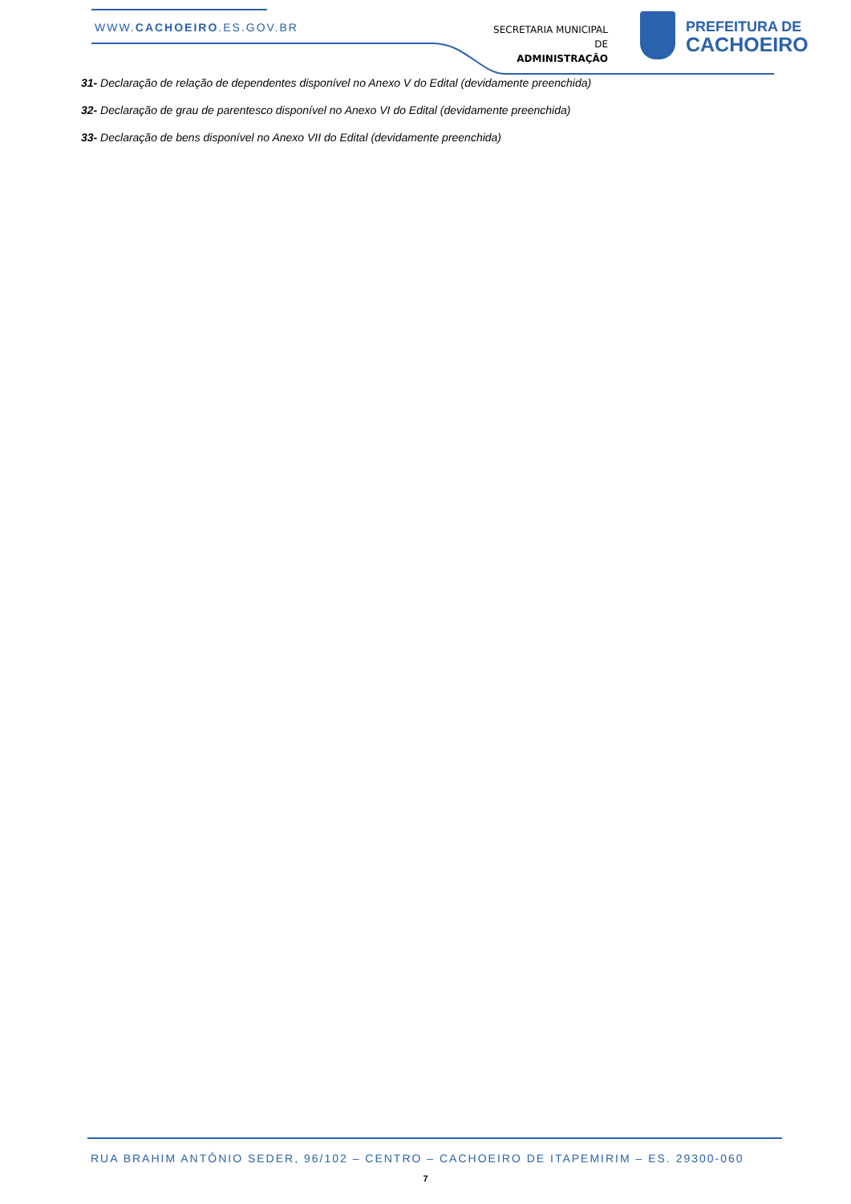WWW.CACHOEIRO.ES.GOV.BR
SECRETARIA MUNICIPAL DE
ADMINISTRAÇÃO
PREFEITURA DE
CACHOEIRO
31- Declaração de relação de dependentes disponível no Anexo V do Edital (devidamente preenchida)
32- Declaração de grau de parentesco disponível no Anexo VI do Edital (devidamente preenchida)
33- Declaração de bens disponível no Anexo VII do Edital (devidamente preenchida)
RUA BRAHIM ANTÔNIO SEDER, 96/102 – CENTRO – CACHOEIRO DE ITAPEMIRIM – ES. 29300-060
7